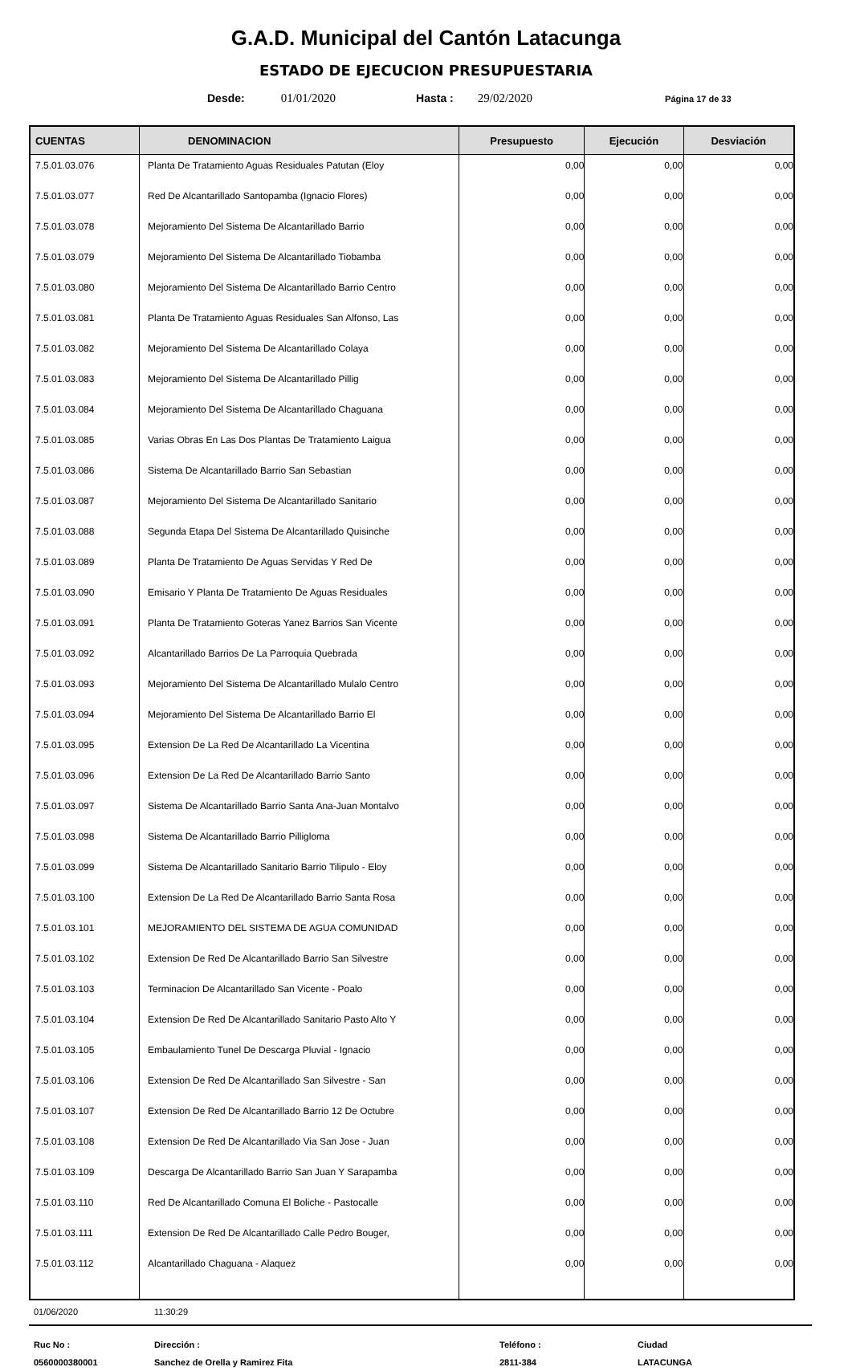G.A.D. Municipal del Cantón Latacunga
ESTADO DE EJECUCION PRESUPUESTARIA
Desde: 01/01/2020 Hasta : 29/02/2020 Página 17 de 33
| CUENTAS | DENOMINACION | Presupuesto | Ejecución | Desviación |
| --- | --- | --- | --- | --- |
| 7.5.01.03.076 | Planta De Tratamiento Aguas Residuales Patutan (Eloy | 0,00 | 0,00 | 0,00 |
| 7.5.01.03.077 | Red De Alcantarillado Santopamba (Ignacio Flores) | 0,00 | 0,00 | 0,00 |
| 7.5.01.03.078 | Mejoramiento Del Sistema De Alcantarillado Barrio | 0,00 | 0,00 | 0,00 |
| 7.5.01.03.079 | Mejoramiento Del Sistema De Alcantarillado Tiobamba | 0,00 | 0,00 | 0,00 |
| 7.5.01.03.080 | Mejoramiento Del Sistema De Alcantarillado Barrio Centro | 0,00 | 0,00 | 0,00 |
| 7.5.01.03.081 | Planta De Tratamiento Aguas Residuales San Alfonso, Las | 0,00 | 0,00 | 0,00 |
| 7.5.01.03.082 | Mejoramiento Del Sistema De Alcantarillado Colaya | 0,00 | 0,00 | 0,00 |
| 7.5.01.03.083 | Mejoramiento Del Sistema De Alcantarillado Pillig | 0,00 | 0,00 | 0,00 |
| 7.5.01.03.084 | Mejoramiento Del Sistema De Alcantarillado Chaguana | 0,00 | 0,00 | 0,00 |
| 7.5.01.03.085 | Varias Obras En Las Dos Plantas De Tratamiento Laigua | 0,00 | 0,00 | 0,00 |
| 7.5.01.03.086 | Sistema De Alcantarillado Barrio San Sebastian | 0,00 | 0,00 | 0,00 |
| 7.5.01.03.087 | Mejoramiento Del Sistema De Alcantarillado Sanitario | 0,00 | 0,00 | 0,00 |
| 7.5.01.03.088 | Segunda Etapa Del Sistema De Alcantarillado Quisinche | 0,00 | 0,00 | 0,00 |
| 7.5.01.03.089 | Planta De Tratamiento De Aguas Servidas Y Red De | 0,00 | 0,00 | 0,00 |
| 7.5.01.03.090 | Emisario Y Planta De Tratamiento De Aguas Residuales | 0,00 | 0,00 | 0,00 |
| 7.5.01.03.091 | Planta De Tratamiento Goteras Yanez Barrios San Vicente | 0,00 | 0,00 | 0,00 |
| 7.5.01.03.092 | Alcantarillado Barrios De La Parroquia Quebrada | 0,00 | 0,00 | 0,00 |
| 7.5.01.03.093 | Mejoramiento Del Sistema De Alcantarillado Mulalo Centro | 0,00 | 0,00 | 0,00 |
| 7.5.01.03.094 | Mejoramiento Del Sistema De Alcantarillado Barrio El | 0,00 | 0,00 | 0,00 |
| 7.5.01.03.095 | Extension De La Red De Alcantarillado La Vicentina | 0,00 | 0,00 | 0,00 |
| 7.5.01.03.096 | Extension De La Red De Alcantarillado Barrio Santo | 0,00 | 0,00 | 0,00 |
| 7.5.01.03.097 | Sistema De Alcantarillado Barrio Santa Ana-Juan Montalvo | 0,00 | 0,00 | 0,00 |
| 7.5.01.03.098 | Sistema De Alcantarillado Barrio Pilligloma | 0,00 | 0,00 | 0,00 |
| 7.5.01.03.099 | Sistema De Alcantarillado Sanitario Barrio Tilipulo - Eloy | 0,00 | 0,00 | 0,00 |
| 7.5.01.03.100 | Extension De La Red De Alcantarillado Barrio Santa Rosa | 0,00 | 0,00 | 0,00 |
| 7.5.01.03.101 | MEJORAMIENTO DEL SISTEMA DE AGUA COMUNIDAD | 0,00 | 0,00 | 0,00 |
| 7.5.01.03.102 | Extension De Red De Alcantarillado Barrio San Silvestre | 0,00 | 0,00 | 0,00 |
| 7.5.01.03.103 | Terminacion De Alcantarillado San Vicente - Poalo | 0,00 | 0,00 | 0,00 |
| 7.5.01.03.104 | Extension De Red De Alcantarillado Sanitario Pasto Alto Y | 0,00 | 0,00 | 0,00 |
| 7.5.01.03.105 | Embaulamiento Tunel De Descarga Pluvial - Ignacio | 0,00 | 0,00 | 0,00 |
| 7.5.01.03.106 | Extension De Red De Alcantarillado San Silvestre - San | 0,00 | 0,00 | 0,00 |
| 7.5.01.03.107 | Extension De Red De Alcantarillado Barrio 12 De Octubre | 0,00 | 0,00 | 0,00 |
| 7.5.01.03.108 | Extension De Red De Alcantarillado Via San Jose - Juan | 0,00 | 0,00 | 0,00 |
| 7.5.01.03.109 | Descarga De Alcantarillado Barrio San Juan Y Sarapamba | 0,00 | 0,00 | 0,00 |
| 7.5.01.03.110 | Red De Alcantarillado Comuna El Boliche - Pastocalle | 0,00 | 0,00 | 0,00 |
| 7.5.01.03.111 | Extension De Red De Alcantarillado Calle Pedro Bouger, | 0,00 | 0,00 | 0,00 |
| 7.5.01.03.112 | Alcantarillado Chaguana - Alaquez | 0,00 | 0,00 | 0,00 |
01/06/2020 11:30:29
Ruc No :
0560000380001
Dirección :
Sanchez de Orella y Ramirez Fita
Teléfono :
2811-384
Ciudad
LATACUNGA